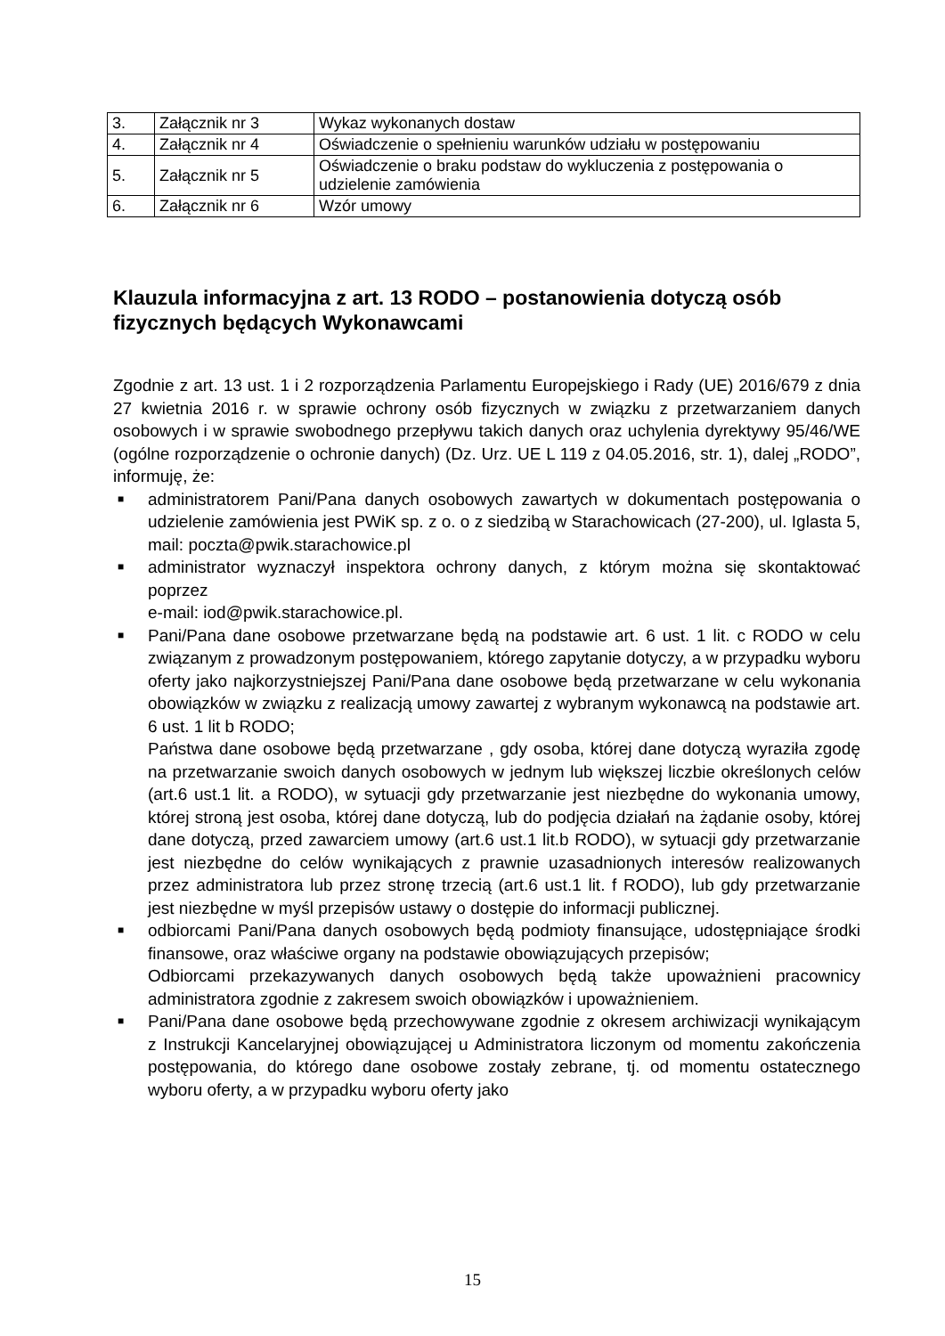| 3. | Załącznik nr 3 | Wykaz wykonanych dostaw |
| 4. | Załącznik nr 4 | Oświadczenie o spełnieniu warunków udziału w postępowaniu |
| 5. | Załącznik nr 5 | Oświadczenie o braku podstaw do wykluczenia z postępowania o udzielenie zamówienia |
| 6. | Załącznik nr 6 | Wzór umowy |
Klauzula informacyjna z art. 13 RODO – postanowienia dotyczą osób fizycznych będących Wykonawcami
Zgodnie z art. 13 ust. 1 i 2 rozporządzenia Parlamentu Europejskiego i Rady (UE) 2016/679 z dnia 27 kwietnia 2016 r. w sprawie ochrony osób fizycznych w związku z przetwarzaniem danych osobowych i w sprawie swobodnego przepływu takich danych oraz uchylenia dyrektywy 95/46/WE (ogólne rozporządzenie o ochronie danych) (Dz. Urz. UE L 119 z 04.05.2016, str. 1), dalej „RODO”, informuję, że:
■ administratorem Pani/Pana danych osobowych zawartych w dokumentach postępowania o udzielenie zamówienia jest PWiK sp. z o. o z siedzibą w Starachowicach (27-200), ul. Iglasta 5, mail: poczta@pwik.starachowice.pl
■ administrator wyznaczył inspektora ochrony danych, z którym można się skontaktować poprzez
e-mail: iod@pwik.starachowice.pl.
■ Pani/Pana dane osobowe przetwarzane będą na podstawie art. 6 ust. 1 lit. c RODO w celu związanym z prowadzonym postępowaniem, którego zapytanie dotyczy, a w przypadku wyboru oferty jako najkorzystniejszej Pani/Pana dane osobowe będą przetwarzane w celu wykonania obowiązków w związku z realizacją umowy zawartej z wybranym wykonawcą na podstawie art. 6 ust. 1 lit b RODO;
Państwa dane osobowe będą przetwarzane , gdy osoba, której dane dotyczą wyraziła zgodę na przetwarzanie swoich danych osobowych w jednym lub większej liczbie określonych celów (art.6 ust.1 lit. a RODO), w sytuacji gdy przetwarzanie jest niezbędne do wykonania umowy, której stroną jest osoba, której dane dotyczą, lub do podjęcia działań na żądanie osoby, której dane dotyczą, przed zawarciem umowy (art.6 ust.1 lit.b RODO), w sytuacji gdy przetwarzanie jest niezbędne do celów wynikających z prawnie uzasadnionych interesów realizowanych przez administratora lub przez stronę trzecią (art.6 ust.1 lit. f RODO), lub gdy przetwarzanie jest niezbędne w myśl przepisów ustawy o dostępie do informacji publicznej.
■ odbiorcami Pani/Pana danych osobowych będą podmioty finansujące, udostępniające środki finansowe, oraz właściwe organy na podstawie obowiązujących przepisów;
Odbiorcami przekazywanych danych osobowych będą także upoważnieni pracownicy administratora zgodnie z zakresem swoich obowiązków i upoważnieniem.
■ Pani/Pana dane osobowe będą przechowywane zgodnie z okresem archiwizacji wynikającym z Instrukcji Kancelaryjnej obowiązującej u Administratora liczonym od momentu zakończenia postępowania, do którego dane osobowe zostały zebrane, tj. od momentu ostatecznego wyboru oferty, a w przypadku wyboru oferty jako
15